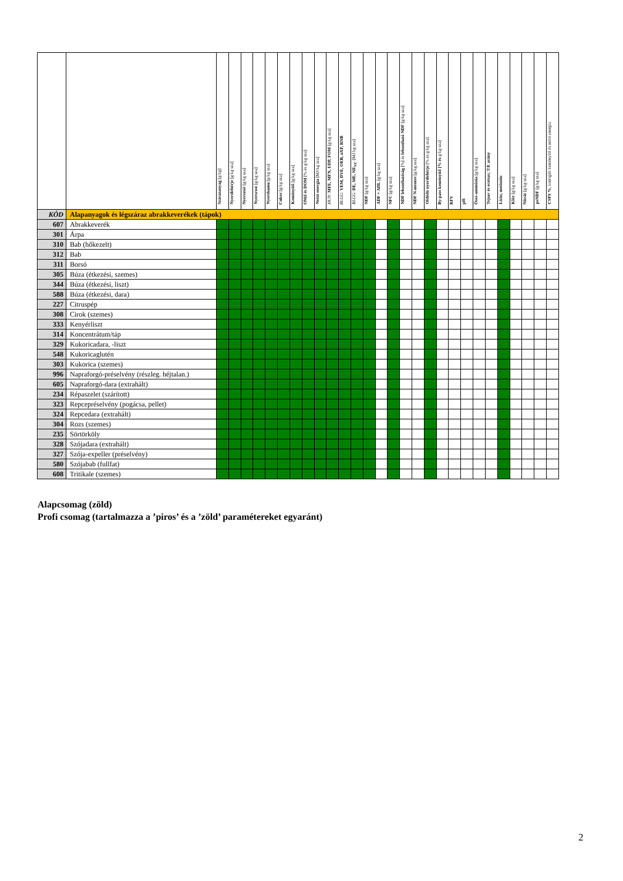| | | Szárazanyag [g/kg] | Nyersfehérje [g/kg sza] | Nyerszsír [g/kg sza] | Nyersrost [g/kg sza] | Nyershamu [g/kg sza] | Cukor [g/kg sza] | Keményítő [g/kg sza] | OMd és DOM [% és g/kg sza] | Nettó energia [MJ/kg sza] | HUN: MFE, MFN, UDP, FOM [g/kg sza] | BLGG: VEM, DVE, OEB, nXP, RNB | BLGG: DE, ME, NE<sub>VC</sub> [MJ/kg sza] | NDF [g/kg sza] | ADF + ADL [g/kg sza] | NFC [g/kg sza] | NDF lebonthatóság [%] és lebontható NDF [g/kg sza] | NDF N-mentes [g/kg.sza] | Oldódó nyersfehérje [% és g/kg sza] | By-pass keményítő [% és g/kg sza] | RFV | pH | Össz-ammónia [g/kg sza] | Tejsav és ecetsav, T:E arány | Lizin, metionin | Klór [g/kg sza] | Nitrát [g/kg sza] | peNDF [g/kg sza] | CSPS % , korrigált keményítő és nettó energia |
| --- | --- | --- | --- | --- | --- | --- | --- | --- | --- | --- | --- | --- | --- | --- | --- | --- | --- | --- | --- | --- | --- | --- | --- | --- | --- | --- | --- | --- | --- |
| KÓD | Alapanyagok és légszáraz abrakkeverékek (tápok) | | | | | | | | | | | | | | | | | | | | | | | | | | | | |
| 607 | Abrakkeverék | | | | | | | | | | | | | | | | | | | | | | | | | | | | |
| 301 | Árpa | | | | | | | | | | | | | | | | | | | | | | | | | | | | |
| 310 | Bab (hőkezelt) | | | | | | | | | | | | | | | | | | | | | | | | | | | | |
| 312 | Bab | | | | | | | | | | | | | | | | | | | | | | | | | | | | |
| 311 | Borsó | | | | | | | | | | | | | | | | | | | | | | | | | | | | |
| 305 | Búza (étkezési, szemes) | | | | | | | | | | | | | | | | | | | | | | | | | | | | |
| 344 | Búza (étkezési, liszt) | | | | | | | | | | | | | | | | | | | | | | | | | | | | |
| 588 | Búza (étkezési, dara) | | | | | | | | | | | | | | | | | | | | | | | | | | | | |
| 227 | Citruspép | | | | | | | | | | | | | | | | | | | | | | | | | | | | |
| 308 | Cirok (szemes) | | | | | | | | | | | | | | | | | | | | | | | | | | | | |
| 333 | Kenyérliszt | | | | | | | | | | | | | | | | | | | | | | | | | | | | |
| 314 | Koncentrátum/táp | | | | | | | | | | | | | | | | | | | | | | | | | | | | |
| 329 | Kukoricadara, -liszt | | | | | | | | | | | | | | | | | | | | | | | | | | | | |
| 548 | Kukoricaglutén | | | | | | | | | | | | | | | | | | | | | | | | | | | | |
| 303 | Kukorica (szemes) | | | | | | | | | | | | | | | | | | | | | | | | | | | | |
| 996 | Napraforgó-préselvény (részleg. héjtalan.) | | | | | | | | | | | | | | | | | | | | | | | | | | | | |
| 605 | Napraforgó-dara (extrahált) | | | | | | | | | | | | | | | | | | | | | | | | | | | | |
| 234 | Répaszelet (szárított) | | | | | | | | | | | | | | | | | | | | | | | | | | | | |
| 323 | Repcepréselvény (pogácsa, pellet) | | | | | | | | | | | | | | | | | | | | | | | | | | | | |
| 324 | Repcedara (extrahált) | | | | | | | | | | | | | | | | | | | | | | | | | | | | |
| 304 | Rozs (szemes) | | | | | | | | | | | | | | | | | | | | | | | | | | | | |
| 235 | Sörtörköly | | | | | | | | | | | | | | | | | | | | | | | | | | | | |
| 328 | Szójadara (extrahált) | | | | | | | | | | | | | | | | | | | | | | | | | | | | |
| 327 | Szója-expeller (préselvény) | | | | | | | | | | | | | | | | | | | | | | | | | | | | |
| 580 | Szójabab (fullfat) | | | | | | | | | | | | | | | | | | | | | | | | | | | | |
| 608 | Tritikale (szemes) | | | | | | | | | | | | | | | | | | | | | | | | | | | | |
Alapcsomag (zöld)
Profi csomag (tartalmazza a ’piros’ és a ’zöld’ paramétereket egyaránt)
2